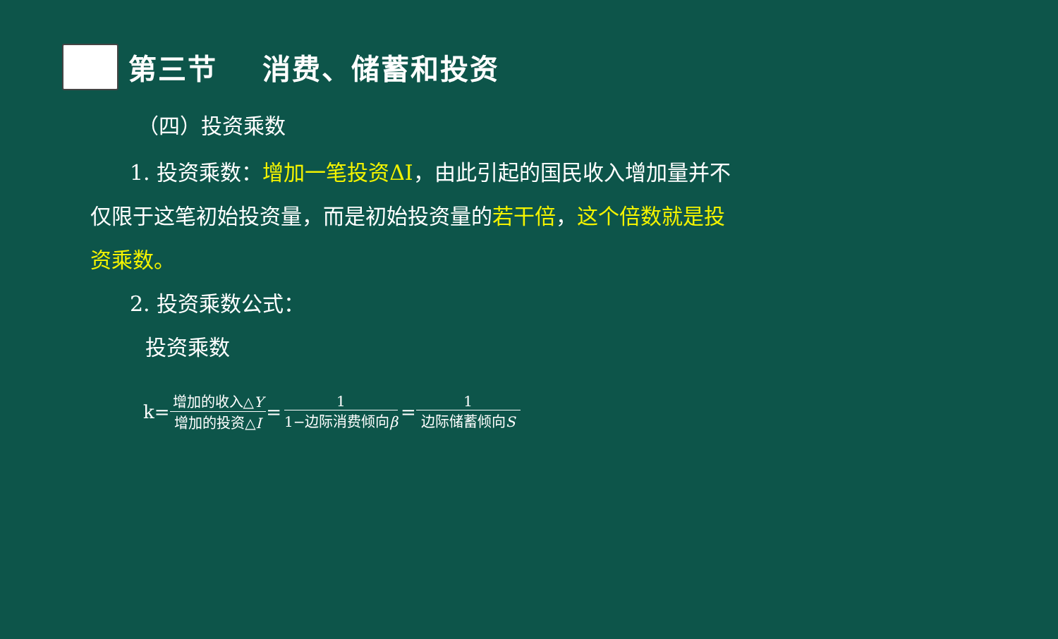第三节 消费、储蓄和投资
（四）投资乘数
1. 投资乘数：增加一笔投资ΔI，由此引起的国民收入增加量并不仅限于这笔初始投资量，而是初始投资量的若干倍，这个倍数就是投资乘数。
2. 投资乘数公式：
投资乘数
k= 增加的收入△Y 增加的投资△I = 1 1−边际消费倾向β = 1 边际储蓄倾向S